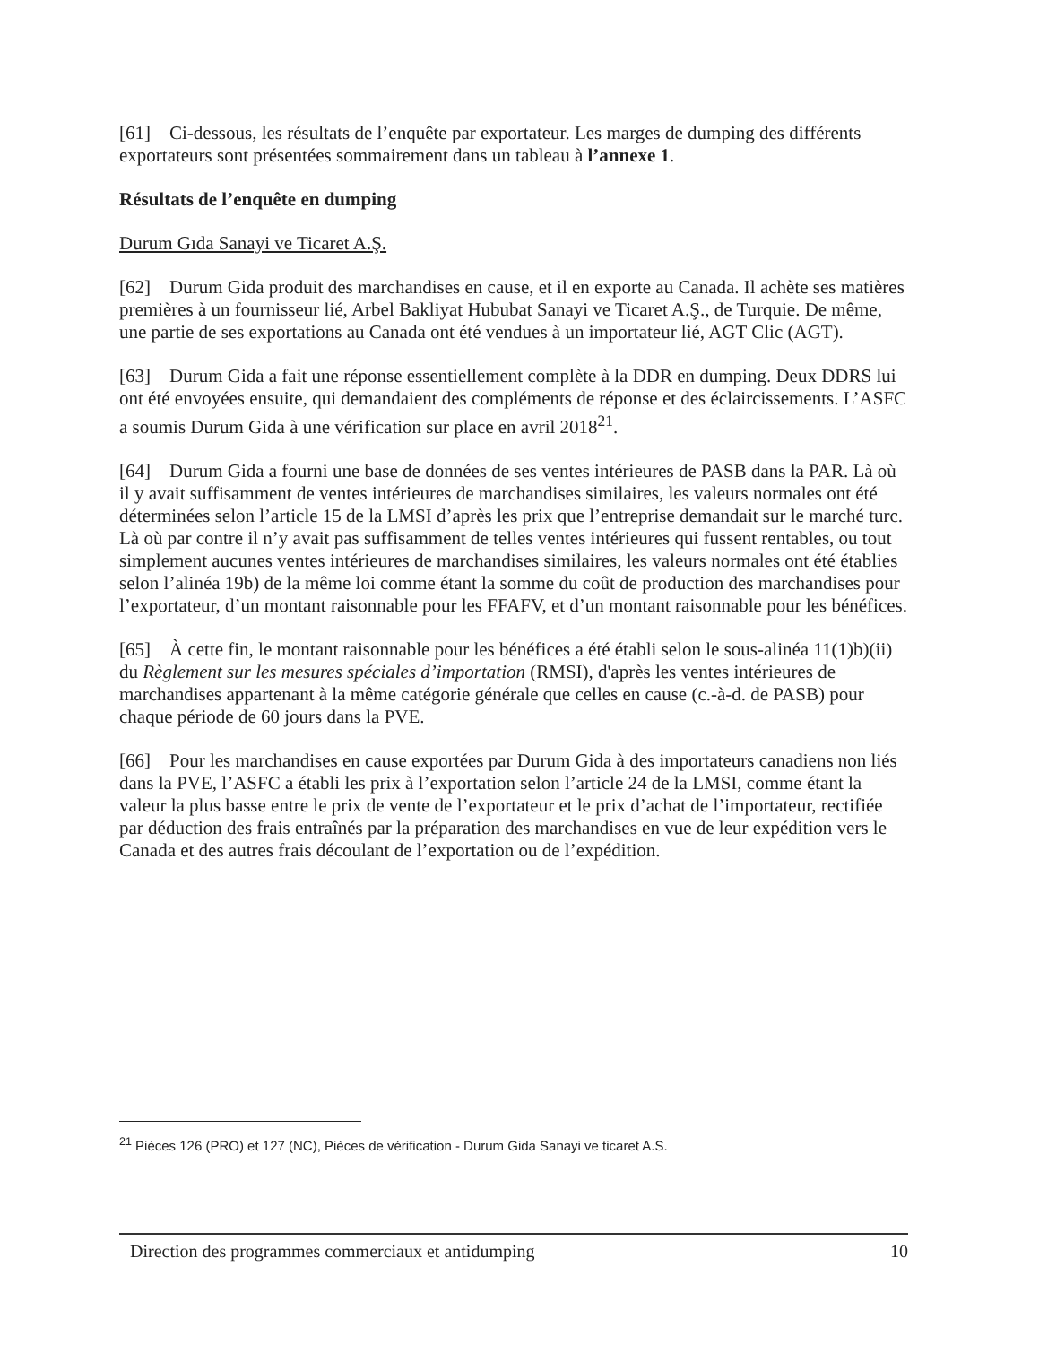[61] Ci-dessous, les résultats de l’enquête par exportateur. Les marges de dumping des différents exportateurs sont présentées sommairement dans un tableau à l’annexe 1.
Résultats de l’enquête en dumping
Durum Gıda Sanayi ve Ticaret A.Ş.
[62] Durum Gida produit des marchandises en cause, et il en exporte au Canada. Il achète ses matières premières à un fournisseur lié, Arbel Bakliyat Hububat Sanayi ve Ticaret A.Ş., de Turquie. De même, une partie de ses exportations au Canada ont été vendues à un importateur lié, AGT Clic (AGT).
[63] Durum Gida a fait une réponse essentiellement complète à la DDR en dumping. Deux DDRS lui ont été envoyées ensuite, qui demandaient des compléments de réponse et des éclaircissements. L’ASFC a soumis Durum Gida à une vérification sur place en avril 2018<sup>21</sup>.
[64] Durum Gida a fourni une base de données de ses ventes intérieures de PASB dans la PAR. Là où il y avait suffisamment de ventes intérieures de marchandises similaires, les valeurs normales ont été déterminées selon l’article 15 de la LMSI d’après les prix que l’entreprise demandait sur le marché turc. Là où par contre il n’y avait pas suffisamment de telles ventes intérieures qui fussent rentables, ou tout simplement aucunes ventes intérieures de marchandises similaires, les valeurs normales ont été établies selon l’alinéa 19b) de la même loi comme étant la somme du coût de production des marchandises pour l’exportateur, d’un montant raisonnable pour les FFAFV, et d’un montant raisonnable pour les bénéfices.
[65] À cette fin, le montant raisonnable pour les bénéfices a été établi selon le sous-alinéa 11(1)b)(ii) du Règlement sur les mesures spéciales d’importation (RMSI), d'après les ventes intérieures de marchandises appartenant à la même catégorie générale que celles en cause (c.-à-d. de PASB) pour chaque période de 60 jours dans la PVE.
[66] Pour les marchandises en cause exportées par Durum Gida à des importateurs canadiens non liés dans la PVE, l’ASFC a établi les prix à l’exportation selon l’article 24 de la LMSI, comme étant la valeur la plus basse entre le prix de vente de l’exportateur et le prix d’achat de l’importateur, rectifiée par déduction des frais entraînés par la préparation des marchandises en vue de leur expédition vers le Canada et des autres frais découlant de l’exportation ou de l’expédition.
<sup>21</sup> Pièces 126 (PRO) et 127 (NC), Pièces de vérification - Durum Gida Sanayi ve ticaret A.S.
Direction des programmes commerciaux et antidumping 10